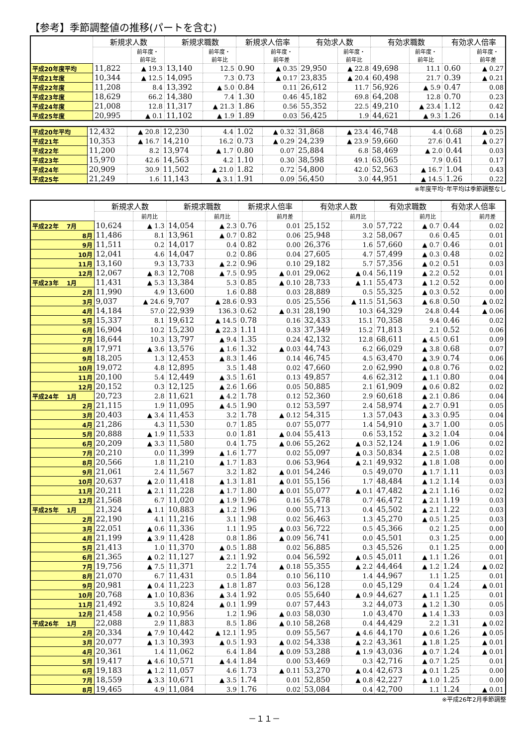【参考】季節調整値の推移(パートを含む)
| | 新規求人数 | | 新規求職数 | | 新規求人倍率 | | 有効求人数 | | 有効求職数 | | 有効求人倍率 | |
| --- | --- | --- | --- | --- | --- | --- | --- | --- | --- | --- | --- | --- |
| | | 前年度・ 前年比 | | 前年度・ 前年比 | | 前年度・ 前年差 | | 前年度・ 前年比 | | 前年度・ 前年比 | | 前年度・ 前年差 |
| 平成20年度平均 | 11,822 | ▲ 19.3 | 13,140 | 12.5 | 0.90 | ▲ 0.35 | 29,950 | ▲ 22.8 | 49,698 | 11.1 | 0.60 | ▲ 0.27 |
| 平成21年度 | 10,344 | ▲ 12.5 | 14,095 | 7.3 | 0.73 | ▲ 0.17 | 23,835 | ▲ 20.4 | 60,498 | 21.7 | 0.39 | ▲ 0.21 |
| 平成22年度 | 11,208 | 8.4 | 13,392 | ▲ 5.0 | 0.84 | 0.11 | 26,612 | 11.7 | 56,926 | ▲ 5.9 | 0.47 | 0.08 |
| 平成23年度 | 18,629 | 66.2 | 14,380 | 7.4 | 1.30 | 0.46 | 45,182 | 69.8 | 64,208 | 12.8 | 0.70 | 0.23 |
| 平成24年度 | 21,008 | 12.8 | 11,317 | ▲ 21.3 | 1.86 | 0.56 | 55,352 | 22.5 | 49,210 | ▲ 23.4 | 1.12 | 0.42 |
| 平成25年度 | 20,995 | ▲ 0.1 | 11,102 | ▲ 1.9 | 1.89 | 0.03 | 56,425 | 1.9 | 44,621 | ▲ 9.3 | 1.26 | 0.14 |
| 平成20年平均 | 12,432 | ▲ 20.8 | 12,230 | 4.4 | 1.02 | ▲ 0.32 | 31,868 | ▲ 23.4 | 46,748 | 4.4 | 0.68 | ▲ 0.25 |
| 平成21年 | 10,353 | ▲ 16.7 | 14,210 | 16.2 | 0.73 | ▲ 0.29 | 24,239 | ▲ 23.9 | 59,660 | 27.6 | 0.41 | ▲ 0.27 |
| 平成22年 | 11,200 | 8.2 | 13,974 | ▲ 1.7 | 0.80 | 0.07 | 25,884 | 6.8 | 58,469 | ▲ 2.0 | 0.44 | 0.03 |
| 平成23年 | 15,970 | 42.6 | 14,563 | 4.2 | 1.10 | 0.30 | 38,598 | 49.1 | 63,065 | 7.9 | 0.61 | 0.17 |
| 平成24年 | 20,909 | 30.9 | 11,502 | ▲ 21.0 | 1.82 | 0.72 | 54,800 | 42.0 | 52,563 | ▲ 16.7 | 1.04 | 0.43 |
| 平成25年 | 21,249 | 1.6 | 11,143 | ▲ 3.1 | 1.91 | 0.09 | 56,450 | 3.0 | 44,951 | ▲ 14.5 | 1.26 | 0.22 |
※年度平均･年平均は季節調整なし
| | 新規求人数 | | 新規求職数 | | 新規求人倍率 | | 有効求人数 | | 有効求職数 | | 有効求人倍率 | |
| --- | --- | --- | --- | --- | --- | --- | --- | --- | --- | --- | --- | --- |
| | | 前月比 | | 前月比 | | 前月差 | | 前月比 | | 前月比 | | 前月差 |
| 平成22年 7月 | 10,624 | ▲ 1.3 | 14,054 | ▲ 2.3 | 0.76 | 0.01 | 25,152 | 3.0 | 57,722 | ▲ 0.7 | 0.44 | 0.02 |
| 8月 | 11,486 | 8.1 | 13,961 | ▲ 0.7 | 0.82 | 0.06 | 25,948 | 3.2 | 58,067 | 0.6 | 0.45 | 0.01 |
| 9月 | 11,511 | 0.2 | 14,017 | 0.4 | 0.82 | 0.00 | 26,376 | 1.6 | 57,660 | ▲ 0.7 | 0.46 | 0.01 |
| 10月 | 12,041 | 4.6 | 14,047 | 0.2 | 0.86 | 0.04 | 27,605 | 4.7 | 57,499 | ▲ 0.3 | 0.48 | 0.02 |
| 11月 | 13,160 | 9.3 | 13,733 | ▲ 2.2 | 0.96 | 0.10 | 29,182 | 5.7 | 57,356 | ▲ 0.2 | 0.51 | 0.03 |
| 12月 | 12,067 | ▲ 8.3 | 12,708 | ▲ 7.5 | 0.95 | ▲ 0.01 | 29,062 | ▲ 0.4 | 56,119 | ▲ 2.2 | 0.52 | 0.01 |
| 平成23年 1月 | 11,431 | ▲ 5.3 | 13,384 | 5.3 | 0.85 | ▲ 0.10 | 28,733 | ▲ 1.1 | 55,473 | ▲ 1.2 | 0.52 | 0.00 |
| 2月 | 11,990 | 4.9 | 13,600 | 1.6 | 0.88 | 0.03 | 28,889 | 0.5 | 55,325 | ▲ 0.3 | 0.52 | 0.00 |
| 3月 | 9,037 | ▲ 24.6 | 9,707 | ▲ 28.6 | 0.93 | 0.05 | 25,556 | ▲ 11.5 | 51,563 | ▲ 6.8 | 0.50 | ▲ 0.02 |
| 4月 | 14,184 | 57.0 | 22,939 | 136.3 | 0.62 | ▲ 0.31 | 28,190 | 10.3 | 64,329 | 24.8 | 0.44 | ▲ 0.06 |
| 5月 | 15,337 | 8.1 | 19,612 | ▲ 14.5 | 0.78 | 0.16 | 32,433 | 15.1 | 70,358 | 9.4 | 0.46 | 0.02 |
| 6月 | 16,904 | 10.2 | 15,230 | ▲ 22.3 | 1.11 | 0.33 | 37,349 | 15.2 | 71,813 | 2.1 | 0.52 | 0.06 |
| 7月 | 18,644 | 10.3 | 13,797 | ▲ 9.4 | 1.35 | 0.24 | 42,132 | 12.8 | 68,611 | ▲ 4.5 | 0.61 | 0.09 |
| 8月 | 17,971 | ▲ 3.6 | 13,576 | ▲ 1.6 | 1.32 | ▲ 0.03 | 44,743 | 6.2 | 66,029 | ▲ 3.8 | 0.68 | 0.07 |
| 9月 | 18,205 | 1.3 | 12,453 | ▲ 8.3 | 1.46 | 0.14 | 46,745 | 4.5 | 63,470 | ▲ 3.9 | 0.74 | 0.06 |
| 10月 | 19,072 | 4.8 | 12,895 | 3.5 | 1.48 | 0.02 | 47,660 | 2.0 | 62,990 | ▲ 0.8 | 0.76 | 0.02 |
| 11月 | 20,100 | 5.4 | 12,449 | ▲ 3.5 | 1.61 | 0.13 | 49,857 | 4.6 | 62,312 | ▲ 1.1 | 0.80 | 0.04 |
| 12月 | 20,152 | 0.3 | 12,125 | ▲ 2.6 | 1.66 | 0.05 | 50,885 | 2.1 | 61,909 | ▲ 0.6 | 0.82 | 0.02 |
| 平成24年 1月 | 20,723 | 2.8 | 11,621 | ▲ 4.2 | 1.78 | 0.12 | 52,360 | 2.9 | 60,618 | ▲ 2.1 | 0.86 | 0.04 |
| 2月 | 21,115 | 1.9 | 11,095 | ▲ 4.5 | 1.90 | 0.12 | 53,597 | 2.4 | 58,974 | ▲ 2.7 | 0.91 | 0.05 |
| 3月 | 20,403 | ▲ 3.4 | 11,453 | 3.2 | 1.78 | ▲ 0.12 | 54,315 | 1.3 | 57,043 | ▲ 3.3 | 0.95 | 0.04 |
| 4月 | 21,286 | 4.3 | 11,530 | 0.7 | 1.85 | 0.07 | 55,077 | 1.4 | 54,910 | ▲ 3.7 | 1.00 | 0.05 |
| 5月 | 20,888 | ▲ 1.9 | 11,533 | 0.0 | 1.81 | ▲ 0.04 | 55,413 | 0.6 | 53,152 | ▲ 3.2 | 1.04 | 0.04 |
| 6月 | 20,209 | ▲ 3.3 | 11,580 | 0.4 | 1.75 | ▲ 0.06 | 55,262 | ▲ 0.3 | 52,124 | ▲ 1.9 | 1.06 | 0.02 |
| 7月 | 20,210 | 0.0 | 11,399 | ▲ 1.6 | 1.77 | 0.02 | 55,097 | ▲ 0.3 | 50,834 | ▲ 2.5 | 1.08 | 0.02 |
| 8月 | 20,566 | 1.8 | 11,210 | ▲ 1.7 | 1.83 | 0.06 | 53,964 | ▲ 2.1 | 49,932 | ▲ 1.8 | 1.08 | 0.00 |
| 9月 | 21,061 | 2.4 | 11,567 | 3.2 | 1.82 | ▲ 0.01 | 54,246 | 0.5 | 49,070 | ▲ 1.7 | 1.11 | 0.03 |
| 10月 | 20,637 | ▲ 2.0 | 11,418 | ▲ 1.3 | 1.81 | ▲ 0.01 | 55,156 | 1.7 | 48,484 | ▲ 1.2 | 1.14 | 0.03 |
| 11月 | 20,211 | ▲ 2.1 | 11,228 | ▲ 1.7 | 1.80 | ▲ 0.01 | 55,077 | ▲ 0.1 | 47,482 | ▲ 2.1 | 1.16 | 0.02 |
| 12月 | 21,568 | 6.7 | 11,020 | ▲ 1.9 | 1.96 | 0.16 | 55,478 | 0.7 | 46,472 | ▲ 2.1 | 1.19 | 0.03 |
| 平成25年 1月 | 21,324 | ▲ 1.1 | 10,883 | ▲ 1.2 | 1.96 | 0.00 | 55,713 | 0.4 | 45,502 | ▲ 2.1 | 1.22 | 0.03 |
| 2月 | 22,190 | 4.1 | 11,216 | 3.1 | 1.98 | 0.02 | 56,463 | 1.3 | 45,270 | ▲ 0.5 | 1.25 | 0.03 |
| 3月 | 22,051 | ▲ 0.6 | 11,336 | 1.1 | 1.95 | ▲ 0.03 | 56,722 | 0.5 | 45,366 | 0.2 | 1.25 | 0.00 |
| 4月 | 21,199 | ▲ 3.9 | 11,428 | 0.8 | 1.86 | ▲ 0.09 | 56,741 | 0.0 | 45,501 | 0.3 | 1.25 | 0.00 |
| 5月 | 21,413 | 1.0 | 11,370 | ▲ 0.5 | 1.88 | 0.02 | 56,885 | 0.3 | 45,526 | 0.1 | 1.25 | 0.00 |
| 6月 | 21,365 | ▲ 0.2 | 11,127 | ▲ 2.1 | 1.92 | 0.04 | 56,592 | ▲ 0.5 | 45,011 | ▲ 1.1 | 1.26 | 0.01 |
| 7月 | 19,756 | ▲ 7.5 | 11,371 | 2.2 | 1.74 | ▲ 0.18 | 55,355 | ▲ 2.2 | 44,464 | ▲ 1.2 | 1.24 | ▲ 0.02 |
| 8月 | 21,070 | 6.7 | 11,431 | 0.5 | 1.84 | 0.10 | 56,110 | 1.4 | 44,967 | 1.1 | 1.25 | 0.01 |
| 9月 | 20,981 | ▲ 0.4 | 11,223 | ▲ 1.8 | 1.87 | 0.03 | 56,128 | 0.0 | 45,129 | 0.4 | 1.24 | ▲ 0.01 |
| 10月 | 20,768 | ▲ 1.0 | 10,836 | ▲ 3.4 | 1.92 | 0.05 | 55,640 | ▲ 0.9 | 44,627 | ▲ 1.1 | 1.25 | 0.01 |
| 11月 | 21,492 | 3.5 | 10,824 | ▲ 0.1 | 1.99 | 0.07 | 57,443 | 3.2 | 44,073 | ▲ 1.2 | 1.30 | 0.05 |
| 12月 | 21,458 | ▲ 0.2 | 10,956 | 1.2 | 1.96 | ▲ 0.03 | 58,030 | 1.0 | 43,470 | ▲ 1.4 | 1.33 | 0.03 |
| 平成26年 1月 | 22,088 | 2.9 | 11,883 | 8.5 | 1.86 | ▲ 0.10 | 58,268 | 0.4 | 44,429 | 2.2 | 1.31 | ▲ 0.02 |
| 2月 | 20,334 | ▲ 7.9 | 10,442 | ▲ 12.1 | 1.95 | 0.09 | 55,567 | ▲ 4.6 | 44,170 | ▲ 0.6 | 1.26 | ▲ 0.05 |
| 3月 | 20,077 | ▲ 1.3 | 10,393 | ▲ 0.5 | 1.93 | ▲ 0.02 | 54,338 | ▲ 2.2 | 43,361 | ▲ 1.8 | 1.25 | ▲ 0.01 |
| 4月 | 20,361 | 1.4 | 11,062 | 6.4 | 1.84 | ▲ 0.09 | 53,288 | ▲ 1.9 | 43,036 | ▲ 0.7 | 1.24 | ▲ 0.01 |
| 5月 | 19,417 | ▲ 4.6 | 10,571 | ▲ 4.4 | 1.84 | 0.00 | 53,469 | 0.3 | 42,716 | ▲ 0.7 | 1.25 | 0.01 |
| 6月 | 19,183 | ▲ 1.2 | 11,057 | 4.6 | 1.73 | ▲ 0.11 | 53,270 | ▲ 0.4 | 42,673 | ▲ 0.1 | 1.25 | 0.00 |
| 7月 | 18,559 | ▲ 3.3 | 10,671 | ▲ 3.5 | 1.74 | 0.01 | 52,850 | ▲ 0.8 | 42,227 | ▲ 1.0 | 1.25 | 0.00 |
| 8月 | 19,465 | 4.9 | 11,084 | 3.9 | 1.76 | 0.02 | 53,084 | 0.4 | 42,700 | 1.1 | 1.24 | ▲ 0.01 |
※平成26年2月季節調整
－１１－